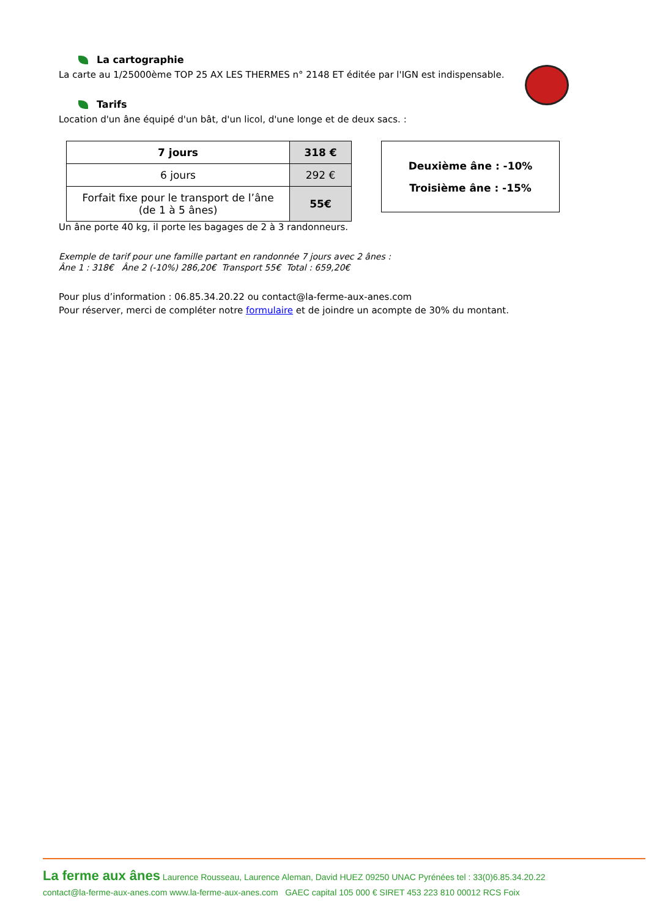La cartographie
La carte au 1/25000ème TOP 25 AX LES THERMES n° 2148 ET éditée par l'IGN est indispensable.
Tarifs
Location d'un âne équipé d'un bât, d'un licol, d'une longe et de deux sacs. :
| 7 jours | 318 € |
| 6 jours | 292 € |
| Forfait fixe pour le transport de l’âne (de 1 à 5 ânes) | 55€ |
Deuxième âne : -10%
Troisième âne : -15%
Un âne porte 40 kg, il porte les bagages de 2 à 3 randonneurs.
Exemple de tarif pour une famille partant en randonnée 7 jours avec 2 ânes :
Âne 1 : 318€ Âne 2 (-10%) 286,20€ Transport 55€ Total : 659,20€
Pour plus d’information : 06.85.34.20.22 ou contact@la-ferme-aux-anes.com
Pour réserver, merci de compléter notre formulaire et de joindre un acompte de 30% du montant.
La ferme aux ânes Laurence Rousseau, Laurence Aleman, David HUEZ 09250 UNAC Pyrénées tel : 33(0)6.85.34.20.22
contact@la-ferme-aux-anes.com www.la-ferme-aux-anes.com GAEC capital 105 000 € SIRET 453 223 810 00012 RCS Foix